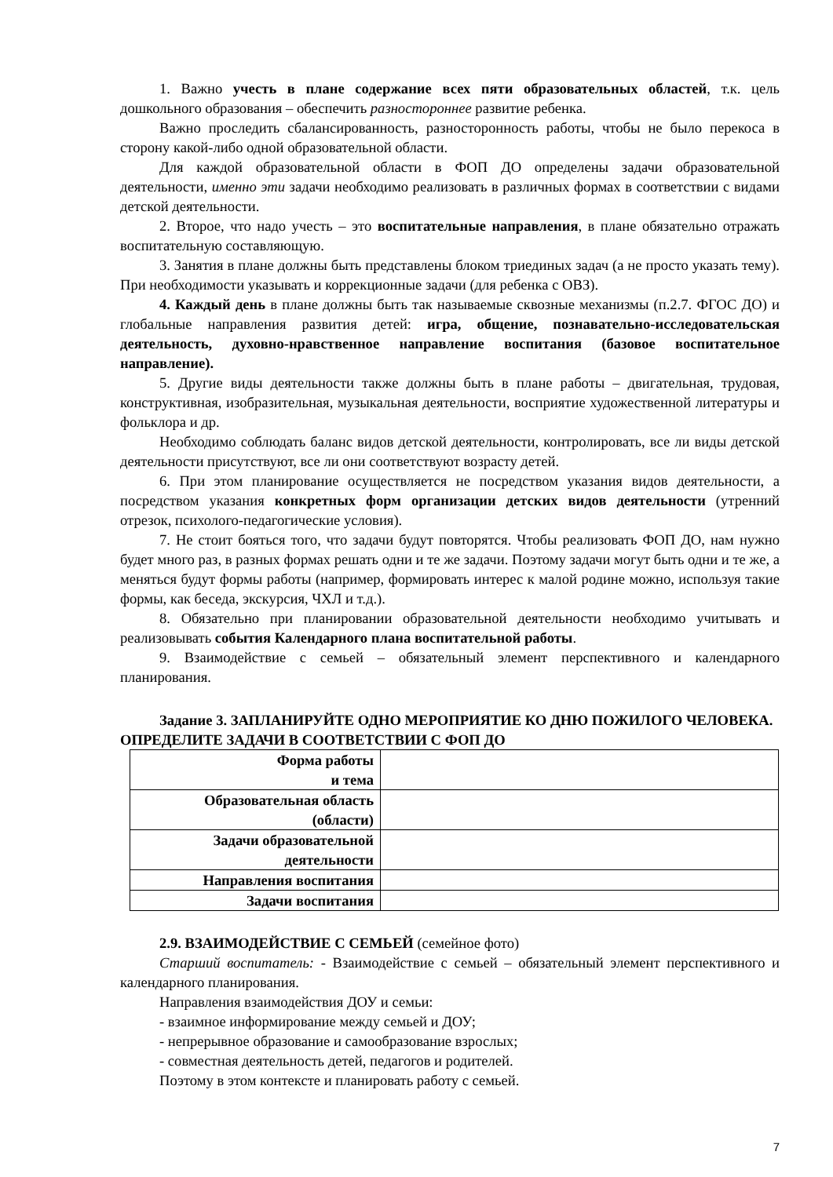1. Важно учесть в плане содержание всех пяти образовательных областей, т.к. цель дошкольного образования – обеспечить разностороннее развитие ребенка.
Важно проследить сбалансированность, разносторонность работы, чтобы не было перекоса в сторону какой-либо одной образовательной области.
Для каждой образовательной области в ФОП ДО определены задачи образовательной деятельности, именно эти задачи необходимо реализовать в различных формах в соответствии с видами детской деятельности.
2. Второе, что надо учесть – это воспитательные направления, в плане обязательно отражать воспитательную составляющую.
3. Занятия в плане должны быть представлены блоком триединых задач (а не просто указать тему). При необходимости указывать и коррекционные задачи (для ребенка с ОВЗ).
4. Каждый день в плане должны быть так называемые сквозные механизмы (п.2.7. ФГОС ДО) и глобальные направления развития детей: игра, общение, познавательно-исследовательская деятельность, духовно-нравственное направление воспитания (базовое воспитательное направление).
5. Другие виды деятельности также должны быть в плане работы – двигательная, трудовая, конструктивная, изобразительная, музыкальная деятельности, восприятие художественной литературы и фольклора и др.
Необходимо соблюдать баланс видов детской деятельности, контролировать, все ли виды детской деятельности присутствуют, все ли они соответствуют возрасту детей.
6. При этом планирование осуществляется не посредством указания видов деятельности, а посредством указания конкретных форм организации детских видов деятельности (утренний отрезок, психолого-педагогические условия).
7. Не стоит бояться того, что задачи будут повторятся. Чтобы реализовать ФОП ДО, нам нужно будет много раз, в разных формах решать одни и те же задачи. Поэтому задачи могут быть одни и те же, а меняться будут формы работы (например, формировать интерес к малой родине можно, используя такие формы, как беседа, экскурсия, ЧХЛ и т.д.).
8. Обязательно при планировании образовательной деятельности необходимо учитывать и реализовывать события Календарного плана воспитательной работы.
9. Взаимодействие с семьей – обязательный элемент перспективного и календарного планирования.
Задание 3. ЗАПЛАНИРУЙТЕ ОДНО МЕРОПРИЯТИЕ КО ДНЮ ПОЖИЛОГО ЧЕЛОВЕКА. ОПРЕДЕЛИТЕ ЗАДАЧИ В СООТВЕТСТВИИ С ФОП ДО
| Форма работы и тема | |
| Образовательная область (области) | |
| Задачи образовательной деятельности | |
| Направления воспитания | |
| Задачи воспитания | |
2.9. ВЗАИМОДЕЙСТВИЕ С СЕМЬЕЙ (семейное фото)
Старший воспитатель: - Взаимодействие с семьей – обязательный элемент перспективного и календарного планирования.
Направления взаимодействия ДОУ и семьи:
- взаимное информирование между семьей и ДОУ;
- непрерывное образование и самообразование взрослых;
- совместная деятельность детей, педагогов и родителей.
Поэтому в этом контексте и планировать работу с семьей.
7